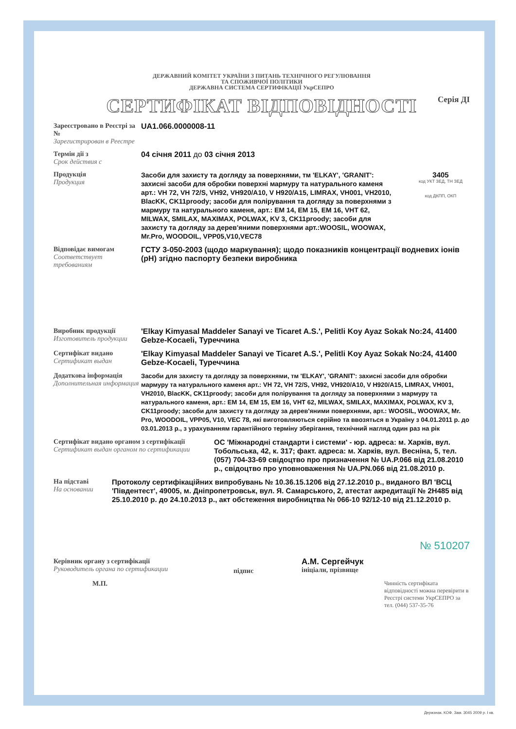ДЕРЖАВНИЙ КОМІТЕТ УКРАЇНИ З ПИТАНЬ ТЕХНІЧНОГО РЕГУЛЮВАННЯ
ТА СПОЖИВЧОЇ ПОЛІТИКИ
ДЕРЖАВНА СИСТЕМА СЕРТИФІКАЦІЇ УкрСЕПРО
Серія ДІ
СЕРТИФІКАТ ВІДПОВІДНОСТІ
Зареєстровано в Реєстрі за №
Зарегистрирован в Реестре
UA1.066.0000008-11
Термін дії з
Срок действия с
04 січня 2011 до 03 січня 2013
Продукція
Продукция
Засоби для захисту та догляду за поверхнями, тм 'ELKAY', 'GRANIT': захисні засоби для обробки поверхні мармуру та натурального каменя арт.: VH 72, VH 72/S, VH92, VH920/A10, V H920/A15, LIMRAX, VH001, VH2010, BlacKK, CK11proody; засоби для полірування та догляду за поверхнями з мармуру та натурального каменя, арт.: EM 14, EM 15, EM 16, VHT 62, MILWAX, SMILAX, MAXIMAX, POLWAX, KV 3, CK11proody; засоби для захисту та догляду за дерев'яними поверхнями арт.:WOOSIL, WOOWAX, Mr.Pro, WOODOIL, VPP05,V10,VEC78
3405
код УКТ ЗЕД, ТН ЗЕД
код ДКПП, ОКП
Відповідає вимогам
Соответствует требованиям
ГСТУ 3-050-2003 (щодо маркування); щодо показників концентрації водневих іонів (pH) згідно паспорту безпеки виробника
Виробник продукції
Изготовитель продукции
'Elkay Kimyasal Maddeler Sanayi ve Ticaret A.S.', Pelitli Koy Ayaz Sokak No:24, 41400 Gebze-Kocaeli, Туреччина
Сертифікат видано
Сертификат выдан
'Elkay Kimyasal Maddeler Sanayi ve Ticaret A.S.', Pelitli Koy Ayaz Sokak No:24, 41400 Gebze-Kocaeli, Туреччина
Додаткова інформація
Дополнительная информация
Засоби для захисту та догляду за поверхнями, тм 'ELKAY', 'GRANIT': захисні засоби для обробки мармуру та натурального каменя арт.: VH 72, VH 72/S, VH92, VH920/A10, V H920/A15, LIMRAX, VH001, VH2010, BlacKK, CK11proody; засоби для полірування та догляду за поверхнями з мармуру та натурального каменя, арт.: EM 14, EM 15, EM 16, VHT 62, MILWAX, SMILAX, MAXIMAX, POLWAX, KV 3, CK11proody; засоби для захисту та догляду за дерев'яними поверхнями, арт.: WOOSIL, WOOWAX, Mr. Pro, WOODOIL, VPP05, V10, VEC 78, які виготовляються серійно та ввозяться в Україну з 04.01.2011 р. до 03.01.2013 р., з урахуванням гарантійного терміну зберігання, технічний нагляд один раз на рік
Сертифікат видано органом з сертифікації
Сертификат выдан органом по сертификации
ОС 'Міжнародні стандарти і системи' - юр. адреса: м. Харків, вул. Тобольська, 42, к. 317; факт. адреса: м. Харків, вул. Весніна, 5, тел. (057) 704-33-69 свідоцтво про призначення № UA.P.066 від 21.08.2010 р., свідоцтво про уповноваження № UA.PN.066 від 21.08.2010 р.
На підставі
На основании
Протоколу сертифікаційних випробувань № 10.36.15.1206 від 27.12.2010 р., виданого ВЛ 'ВСЦ 'Південтест', 49005, м. Дніпропетровськ, вул. Я. Самарського, 2, атестат акредитації № 2Н485 від 25.10.2010 р. до 24.10.2013 р., акт обстеження виробництва № 066-10 92/12-10 від 21.12.2010 р.
Керівник органу з сертифікації
Руководитель органа по сертификации
підпис
А.М. Сергейчук
ініціали, прізвище
М.П.
Чинність сертифіката відповідності можна перевірити в Реєстрі системи УкрСЕПРО за тел. (044) 537-35-76
№ 510207
Держзнак. КОФ. Зам. 3045 2009 р. І кв.